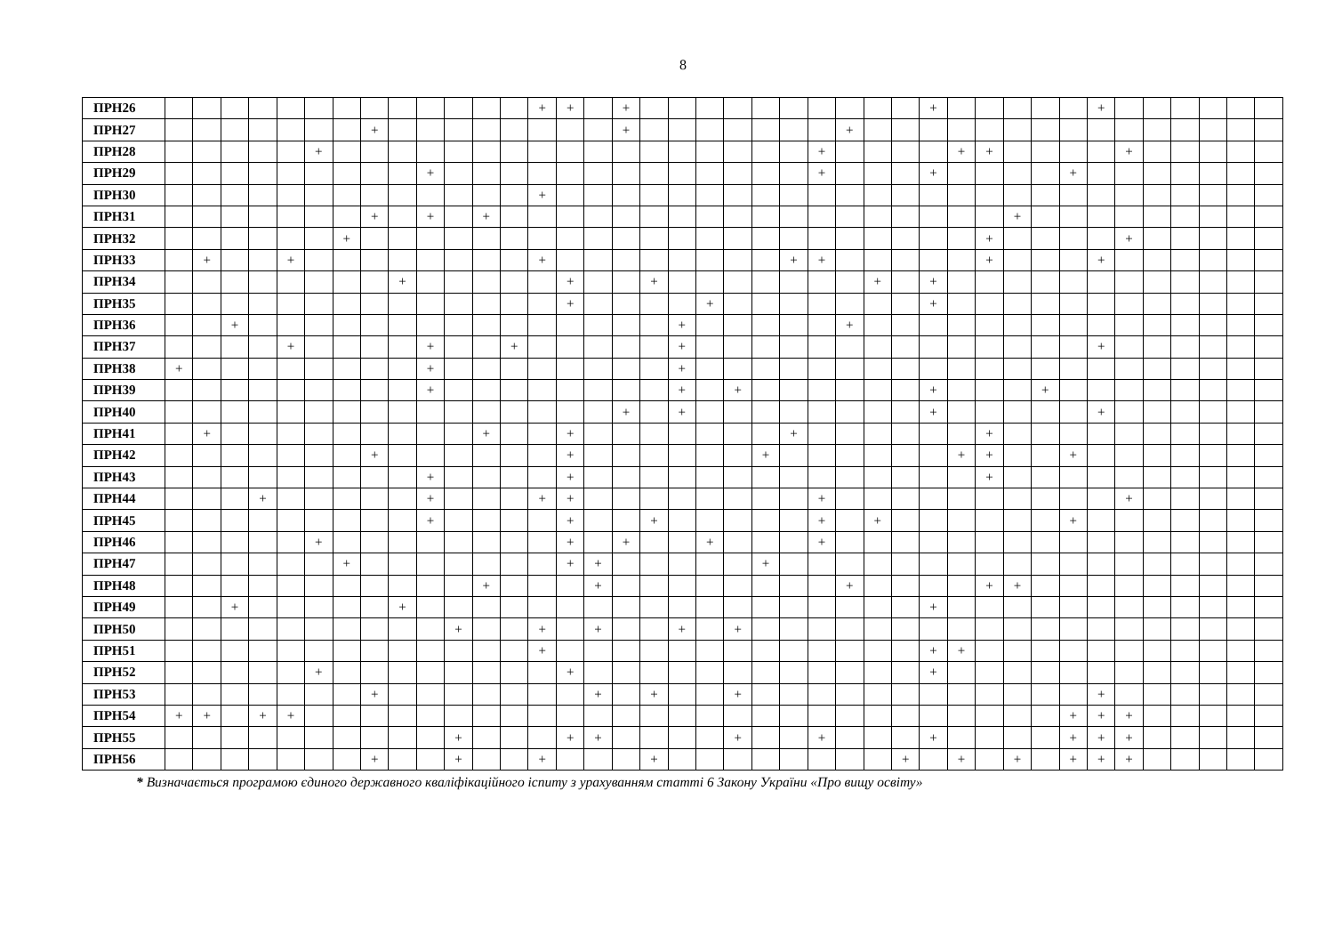8
| ПРН26 | | | | | | | | | | | | | | + | + | | + | | | | | | | | | | | + | | | | | | + | | | | | | |
| ПРН27 | | | | | | | | + | | | | | | | | | + | | | | | | | | + | | | | | | | | | | | | | | | |
| ПРН28 | | | | | | + | | | | | | | | | | | | | | | | | | + | | | | | + | + | | | | | + | | | | | |
| ПРН29 | | | | | | | | | | + | | | | | | | | | | | | | | + | | | | + | | | | | + | | | | | | | |
| ПРН30 | | | | | | | | | | | | | | + | | | | | | | | | | | | | | | | | | | | | | | | | | |
| ПРН31 | | | | | | | | + | | + | | + | | | | | | | | | | | | | | | | | | | + | | | | | | | | | |
| ПРН32 | | | | | | | + | | | | | | | | | | | | | | | | | | | | | | | + | | | | | + | | | | | |
| ПРН33 | | + | | | + | | | | | | | | | + | | | | | | | | | + | + | | | | | | + | | | | + | | | | | | |
| ПРН34 | | | | | | | | | + | | | | | | + | | | + | | | | | | | | + | | + | | | | | | | | | | | | |
| ПРН35 | | | | | | | | | | | | | | | + | | | | | + | | | | | | | | + | | | | | | | | | | | | |
| ПРН36 | | | + | | | | | | | | | | | | | | | | + | | | | | | + | | | | | | | | | | | | | | | |
| ПРН37 | | | | | + | | | | | + | | | + | | | | | | + | | | | | | | | | | | | | | | + | | | | | | |
| ПРН38 | + | | | | | | | | | + | | | | | | | | | + | | | | | | | | | | | | | | | | | | | | | |
| ПРН39 | | | | | | | | | | + | | | | | | | | | + | | + | | | | | | | + | | | | + | | | | | | | | |
| ПРН40 | | | | | | | | | | | | | | | | | + | | + | | | | | | | | | + | | | | | | + | | | | | | |
| ПРН41 | | + | | | | | | | | | | + | | | + | | | | | | | | + | | | | | | | + | | | | | | | | | | |
| ПРН42 | | | | | | | | + | | | | | | | + | | | | | | | + | | | | | | | + | + | | | + | | | | | | | |
| ПРН43 | | | | | | | | | | + | | | | | + | | | | | | | | | | | | | | | + | | | | | | | | | | |
| ПРН44 | | | | + | | | | | | + | | | | + | + | | | | | | | | | + | | | | | | | | | | | + | | | | | |
| ПРН45 | | | | | | | | | | + | | | | | + | | | + | | | | | | + | | + | | | | | | | + | | | | | | | |
| ПРН46 | | | | | | + | | | | | | | | | + | | + | | | + | | | | + | | | | | | | | | | | | | | | | |
| ПРН47 | | | | | | | + | | | | | | | | + | + | | | | | | + | | | | | | | | | | | | | | | | | | |
| ПРН48 | | | | | | | | | | | | + | | | | + | | | | | | | | | + | | | | | + | + | | | | | | | | | |
| ПРН49 | | | + | | | | | | + | | | | | | | | | | | | | | | | | | | + | | | | | | | | | | | | |
| ПРН50 | | | | | | | | | | | + | | | + | | + | | | + | | + | | | | | | | | | | | | | | | | | | | |
| ПРН51 | | | | | | | | | | | | | | + | | | | | | | | | | | | | | + | + | | | | | | | | | | | |
| ПРН52 | | | | | | + | | | | | | | | | + | | | | | | | | | | | | | + | | | | | | | | | | | | |
| ПРН53 | | | | | | | | + | | | | | | | | + | | + | | | + | | | | | | | | | | | | | + | | | | | | |
| ПРН54 | + | + | | + | + | | | | | | | | | | | | | | | | | | | | | | | | | | | | + | + | + | | | | | |
| ПРН55 | | | | | | | | | | | + | | | | + | + | | | | | + | | | + | | | | + | | | | | + | + | + | | | | | |
| ПРН56 | | | | | | | | + | | | + | | | + | | | | + | | | | | | | | | + | | + | | + | | + | + | + | | | | | |
* Визначається програмою єдиного державного кваліфікаційного іспиту з урахуванням статті 6 Закону України «Про вищу освіту»